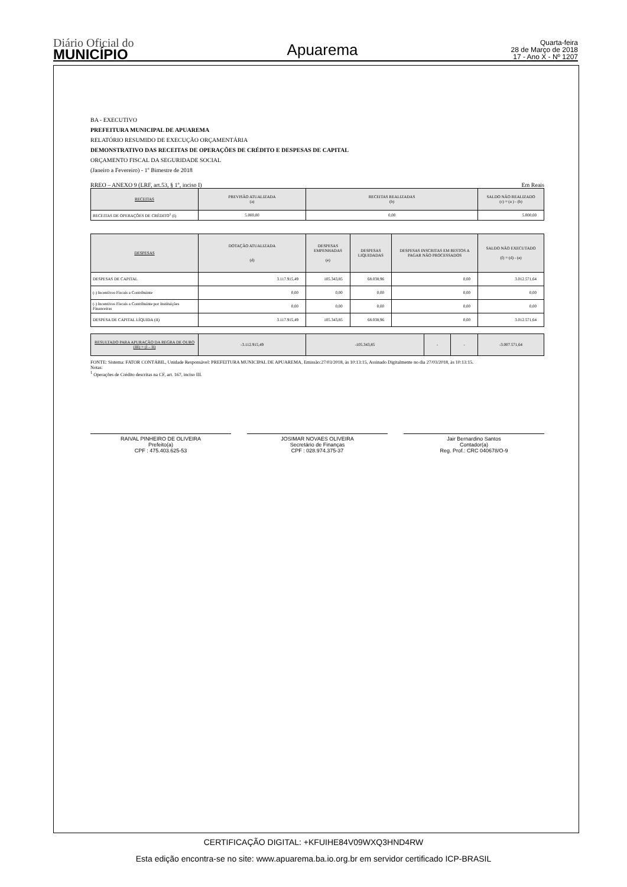Diário Oficial do
MUNICÍPIO
Apuarema
Quarta-feira
28 de Março de 2018
17 - Ano X - Nº 1207
BA - EXECUTIVO
PREFEITURA MUNICIPAL DE APUAREMA
RELATÓRIO RESUMIDO DE EXECUÇÃO ORÇAMENTÁRIA
DEMONSTRATIVO DAS RECEITAS DE OPERAÇÕES DE CRÉDITO E DESPESAS DE CAPITAL
ORÇAMENTO FISCAL DA SEGURIDADE SOCIAL
(Janeiro a Fevereiro) - 1º Bimestre de 2018
RREO – ANEXO 9 (LRF, art.53, § 1º, inciso I) Em Reais
| RECEITAS | PREVISÃO ATUALIZADA (a) | RECEITAS REALIZADAS (b) | SALDO NÃO REALIZADO (c) = (a ) - (b) |
| --- | --- | --- | --- |
| RECEITAS DE OPERAÇÕES DE CRÉDITO<sup>1</sup> (I) | 5.000,00 | 0,00 | 5.000,00 |
| DESPESAS | DOTAÇÃO ATUALIZADA (d) | DESPESAS EMPENHADAS (e) | DESPESAS LIQUIDADAS | DESPESAS INSCRITAS EM RESTOS A PAGAR NÃO PROCESSADOS | SALDO NÃO EXECUTADO (f) = (d) - (e) |
| --- | --- | --- | --- | --- | --- |
| DESPESAS DE CAPITAL | 3.117.915,49 | 105.343,85 | 68.038,96 | 0,00 | 3.012.571,64 |
| (-) Incentivos Fiscais a Contribuinte | 0,00 | 0,00 | 0,00 | 0,00 | 0,00 |
| (-) Incentivos Fiscais a Contribuinte por Instituições Financeiras | 0,00 | 0,00 | 0,00 | 0,00 | 0,00 |
| DESPESA DE CAPITAL LÍQUIDA (II) | 3.117.915,49 | 105.343,85 | 68.038,96 | 0,00 | 3.012.571,64 |
| RESULTADO PARA APURAÇÃO DA REGRA DE OURO (III) = (I – II) | -3.112.915,49 | -105.343,85 | - | - | -3.007.571,64 |
| --- | --- | --- | --- | --- | --- |
FONTE: Sistema: FATOR CONTÁBIL, Unidade Responsável: PREFEITURA MUNICIPAL DE APUAREMA, Emissão:27/03/2018, às 10:13:15, Assinado Digitalmente no dia 27/03/2018, às 10:13:15.
Notas:
<sup>1</sup> Operações de Crédito descritas na CF, art. 167, inciso III.
RAIVAL PINHEIRO DE OLIVEIRA
Prefeito(a)
CPF : 475.403.625-53
JOSIMAR NOVAES OLIVEIRA
Secretário de Finanças
CPF : 028.974.375-37
Jair Bernardino Santos
Contador(a)
Reg. Prof.: CRC 040678/O-9
CERTIFICAÇÃO DIGITAL: +KFUIHE84V09WXQ3HND4RW
Esta edição encontra-se no site: www.apuarema.ba.io.org.br em servidor certificado ICP-BRASIL